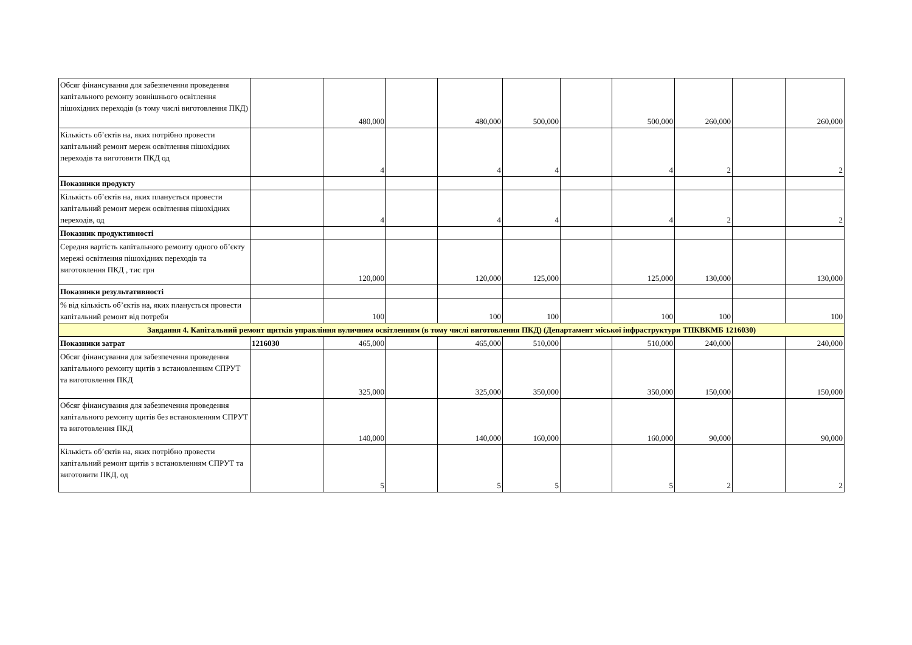| Обсяг фінансування для забезпечення проведення капітального ремонту зовнішнього освітлення пішохідних переходів (в тому числі виготовлення ПКД) | | 480,000 | | 480,000 | 500,000 | | 500,000 | 260,000 | | 260,000 |
| Кількість об’єктів на, яких потрібно провести капітальний ремонт мереж освітлення пішохідних переходів та виготовити ПКД од | | 4 | | 4 | 4 | | 4 | 2 | | 2 |
| Показники продукту | | | | | | | | | | |
| Кількість об’єктів на, яких планується провести капітальний ремонт мереж освітлення пішохідних переходів, од | | 4 | | 4 | 4 | | 4 | 2 | | 2 |
| Показник продуктивності | | | | | | | | | | |
| Середня вартість капітального ремонту одного об’єкту мережі освітлення пішохідних переходів та виготовлення ПКД , тис грн | | 120,000 | | 120,000 | 125,000 | | 125,000 | 130,000 | | 130,000 |
| Показники результативності | | | | | | | | | | |
| % від кількість об’єктів на, яких планується провести капітальний ремонт від потреби | | 100 | | 100 | 100 | | 100 | 100 | | 100 |
| Завдання 4. Капітальний ремонт щитків управління вуличним освітленням (в тому числі виготовлення ПКД) (Департамент міської інфраструктури ТПКВКМБ 1216030) | | | | | | | | | | |
| Показники затрат | 1216030 | 465,000 | | 465,000 | 510,000 | | 510,000 | 240,000 | | 240,000 |
| Обсяг фінансування для забезпечення проведення капітального ремонту щитів з встановленням СПРУТ та виготовлення ПКД | | 325,000 | | 325,000 | 350,000 | | 350,000 | 150,000 | | 150,000 |
| Обсяг фінансування для забезпечення проведення капітального ремонту щитів без встановленням СПРУТ та виготовлення ПКД | | 140,000 | | 140,000 | 160,000 | | 160,000 | 90,000 | | 90,000 |
| Кількість об’єктів на, яких потрібно провести капітальний ремонт щитів з встановленням СПРУТ та виготовити ПКД, од | | 5 | | 5 | 5 | | 5 | 2 | | 2 |